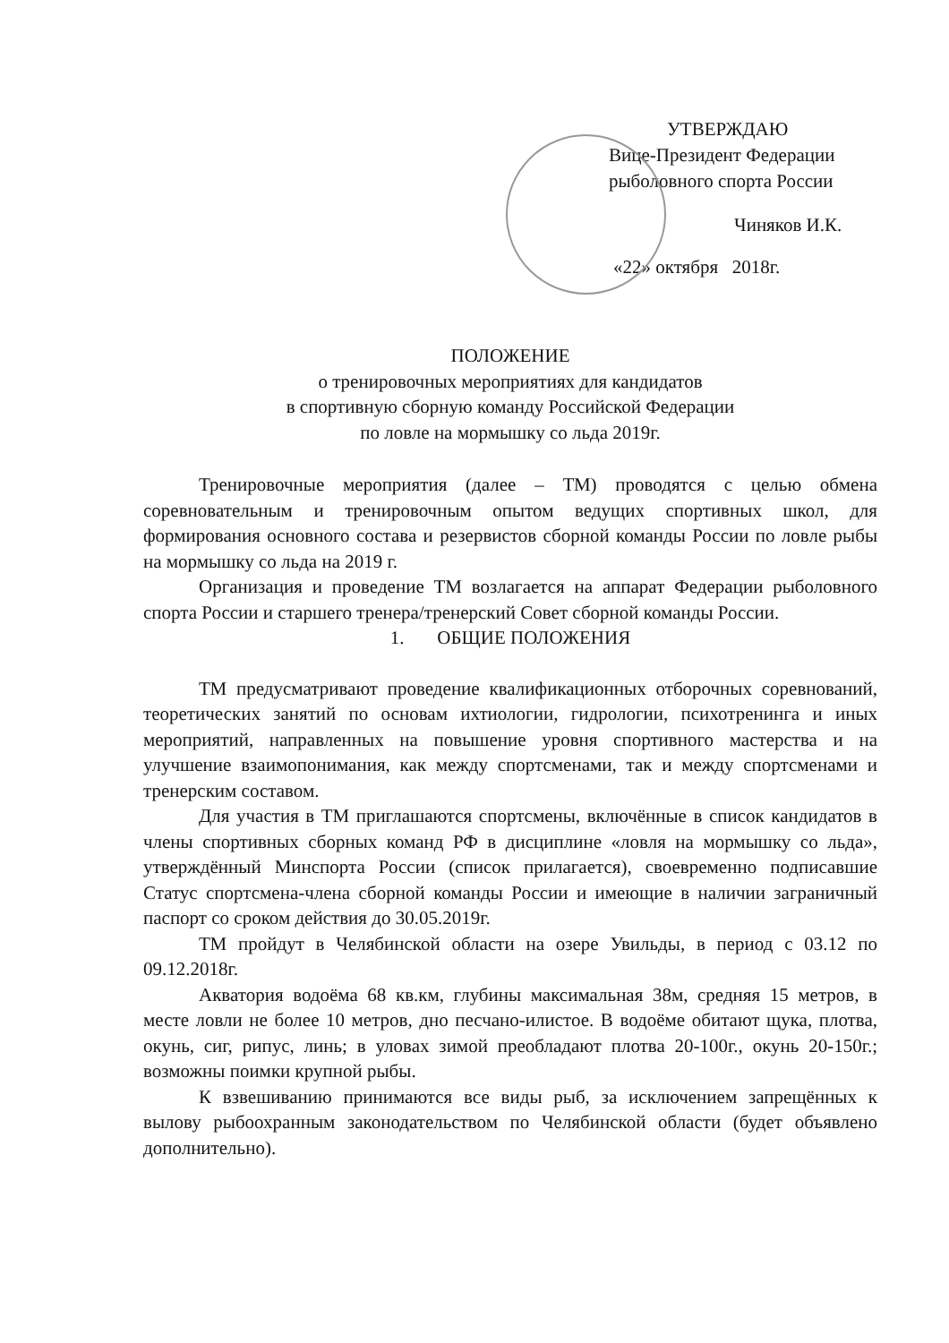УТВЕРЖДАЮ
Вице-Президент Федерации
рыболовного спорта России
Чиняков И.К.
«22» октября 2018г.
ПОЛОЖЕНИЕ
о тренировочных мероприятиях для кандидатов
в спортивную сборную команду Российской Федерации
по ловле на мормышку со льда 2019г.
Тренировочные мероприятия (далее – ТМ) проводятся с целью обмена соревновательным и тренировочным опытом ведущих спортивных школ, для формирования основного состава и резервистов сборной команды России по ловле рыбы на мормышку со льда на 2019 г.
Организация и проведение ТМ возлагается на аппарат Федерации рыболовного спорта России и старшего тренера/тренерский Совет сборной команды России.
1. ОБЩИЕ ПОЛОЖЕНИЯ
ТМ предусматривают проведение квалификационных отборочных соревнований, теоретических занятий по основам ихтиологии, гидрологии, психотренинга и иных мероприятий, направленных на повышение уровня спортивного мастерства и на улучшение взаимопонимания, как между спортсменами, так и между спортсменами и тренерским составом.
Для участия в ТМ приглашаются спортсмены, включённые в список кандидатов в члены спортивных сборных команд РФ в дисциплине «ловля на мормышку со льда», утверждённый Минспорта России (список прилагается), своевременно подписавшие Статус спортсмена-члена сборной команды России и имеющие в наличии заграничный паспорт со сроком действия до 30.05.2019г.
ТМ пройдут в Челябинской области на озере Увильды, в период с 03.12 по 09.12.2018г.
Акватория водоёма 68 кв.км, глубины максимальная 38м, средняя 15 метров, в месте ловли не более 10 метров, дно песчано-илистое. В водоёме обитают щука, плотва, окунь, сиг, рипус, линь; в уловах зимой преобладают плотва 20-100г., окунь 20-150г.; возможны поимки крупной рыбы.
К взвешиванию принимаются все виды рыб, за исключением запрещённых к вылову рыбоохранным законодательством по Челябинской области (будет объявлено дополнительно).